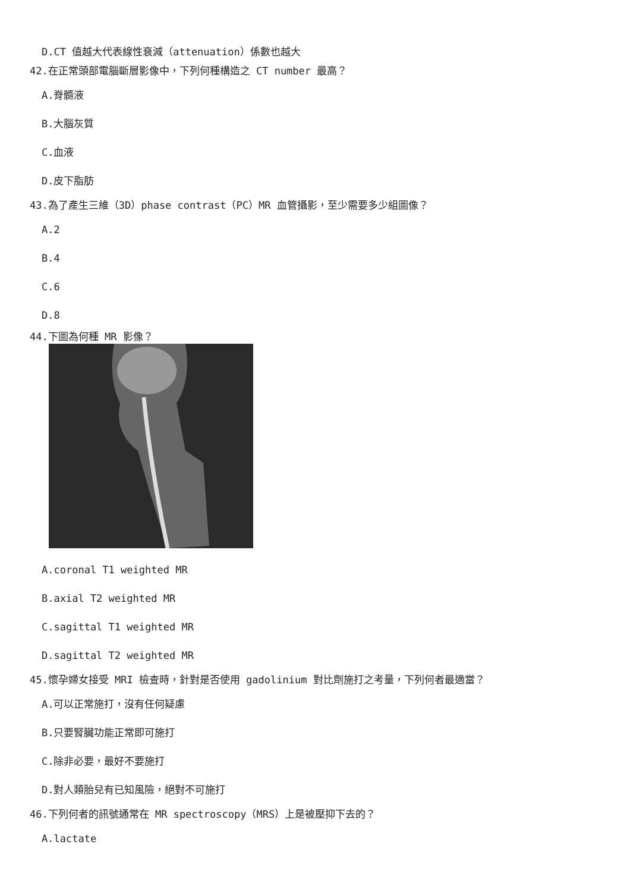D.CT 值越大代表線性衰減（attenuation）係數也越大
42.在正常頭部電腦斷層影像中，下列何種構造之 CT number 最高？
A.脊髓液
B.大腦灰質
C.血液
D.皮下脂肪
43.為了產生三維（3D）phase contrast（PC）MR 血管攝影，至少需要多少組圖像？
A.2
B.4
C.6
D.8
44.下圖為何種 MR 影像？
A.coronal T1 weighted MR
B.axial T2 weighted MR
C.sagittal T1 weighted MR
D.sagittal T2 weighted MR
45.懷孕婦女接受 MRI 檢查時，針對是否使用 gadolinium 對比劑施打之考量，下列何者最適當？
A.可以正常施打，沒有任何疑慮
B.只要腎臟功能正常即可施打
C.除非必要，最好不要施打
D.對人類胎兒有已知風險，絕對不可施打
46.下列何者的訊號通常在 MR spectroscopy（MRS）上是被壓抑下去的？
A.lactate